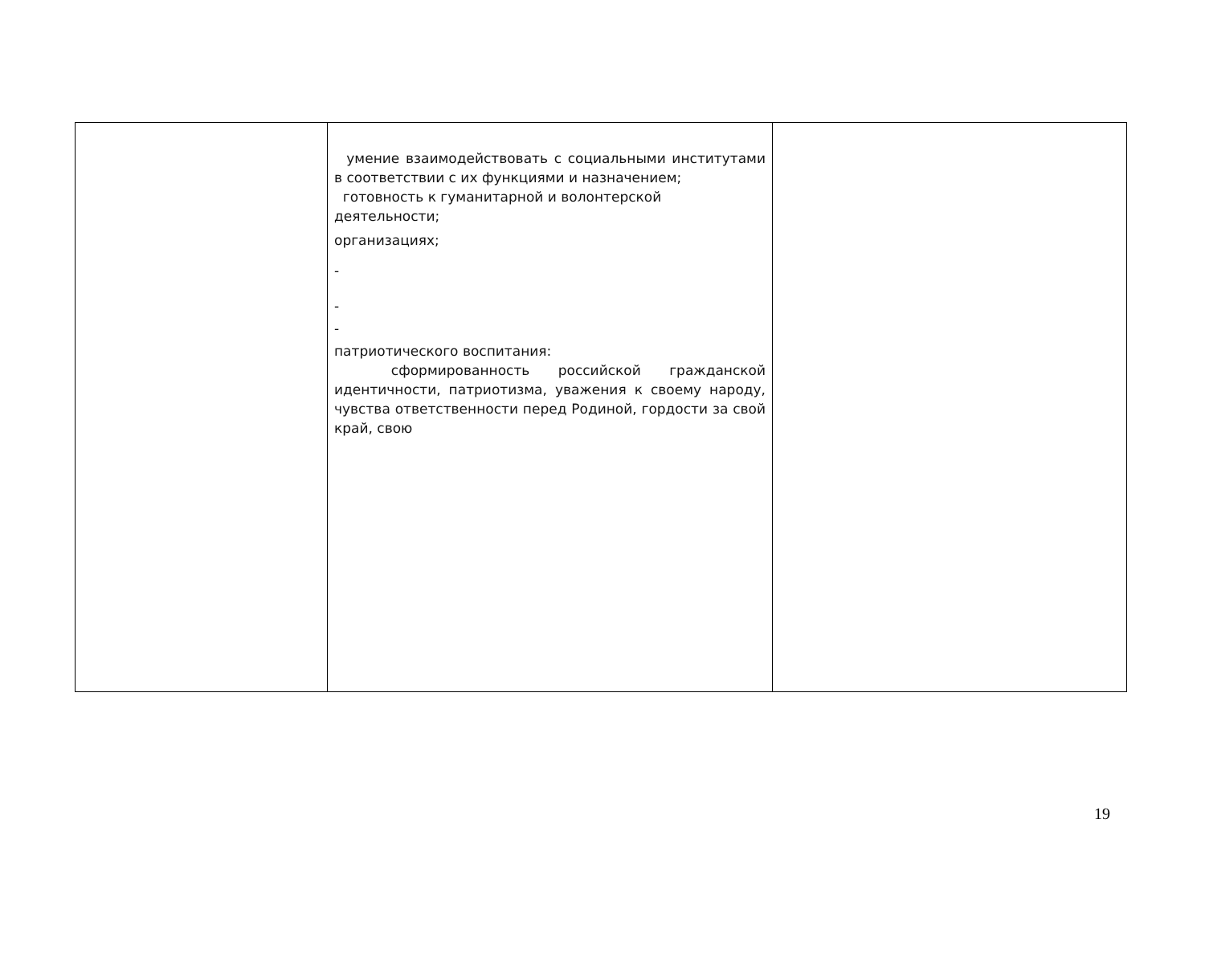| | умение взаимодействовать с социальными институтами в соответствии с их функциями и назначением; готовность к гуманитарной и волонтерской деятельности; организациях; - - - патриотического воспитания: сформированность российской гражданской идентичности, патриотизма, уважения к своему народу, чувства ответственности перед Родиной, гордости за свой край, свою | |
19